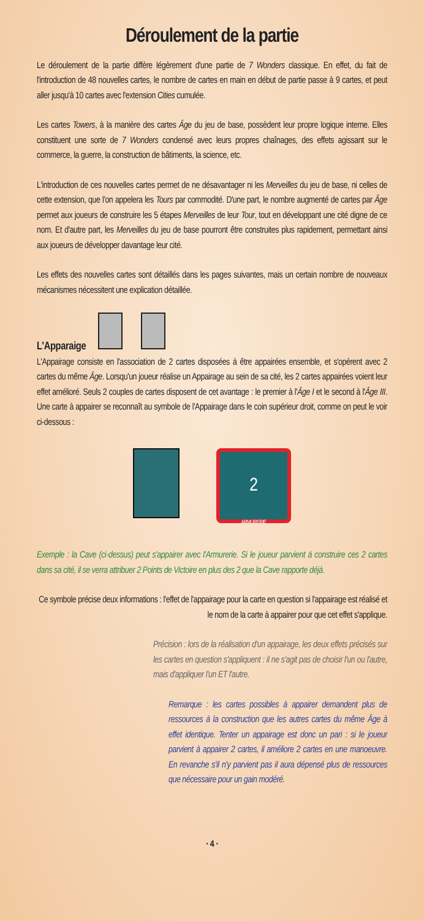Déroulement de la partie
Le déroulement de la partie diffère légèrement d'une partie de 7 Wonders classique. En effet, du fait de l'introduction de 48 nouvelles cartes, le nombre de cartes en main en début de partie passe à 9 cartes, et peut aller jusqu'à 10 cartes avec l'extension Cities cumulée.
Les cartes Towers, à la manière des cartes Âge du jeu de base, possèdent leur propre logique interne. Elles constituent une sorte de 7 Wonders condensé avec leurs propres chaînages, des effets agissant sur le commerce, la guerre, la construction de bâtiments, la science, etc.
L'introduction de ces nouvelles cartes permet de ne désavantager ni les Merveilles du jeu de base, ni celles de cette extension, que l'on appelera les Tours par commodité. D'une part, le nombre augmenté de cartes par Âge permet aux joueurs de construire les 5 étapes Merveilles de leur Tour, tout en développant une cité digne de ce nom. Et d'autre part, les Merveilles du jeu de base pourront être construites plus rapidement, permettant ainsi aux joueurs de développer davantage leur cité.
Les effets des nouvelles cartes sont détaillés dans les pages suivantes, mais un certain nombre de nouveaux mécanismes nécessitent une explication détaillée.
L'Apparaige
L'Appairage consiste en l'association de 2 cartes disposées à être appairées ensemble, et s'opèrent avec 2 cartes du même Âge. Lorsqu'un joueur réalise un Appairage au sein de sa cité, les 2 cartes appairées voient leur effet amélioré. Seuls 2 couples de cartes disposent de cet avantage : le premier à l'Âge I et le second à l'Âge III. Une carte à appairer se reconnaît au symbole de l'Appairage dans le coin supérieur droit, comme on peut le voir ci-dessous :
2
ARMURERIE
Exemple : la Cave (ci-dessus) peut s'appairer avec l'Armurerie. Si le joueur parvient à construire ces 2 cartes dans sa cité, il se verra attribuer 2 Points de Victoire en plus des 2 que la Cave rapporte déjà.
Ce symbole précise deux informations : l'effet de l'appairage pour la carte en question si l'appairage est réalisé et le nom de la carte à appairer pour que cet effet s'applique.
Précision : lors de la réalisation d'un appairage, les deux effets précisés sur les cartes en question s'appliquent : il ne s'agit pas de choisir l'un ou l'autre, mais d'appliquer l'un ET l'autre.
Remarque : les cartes possibles à appairer demandent plus de ressources à la construction que les autres cartes du même Âge à effet identique. Tenter un appairage est donc un pari : si le joueur parvient à appairer 2 cartes, il améliore 2 cartes en une manoeuvre. En revanche s'il n'y parvient pas il aura dépensé plus de ressources que nécessaire pour un gain modéré.
· 4 ·